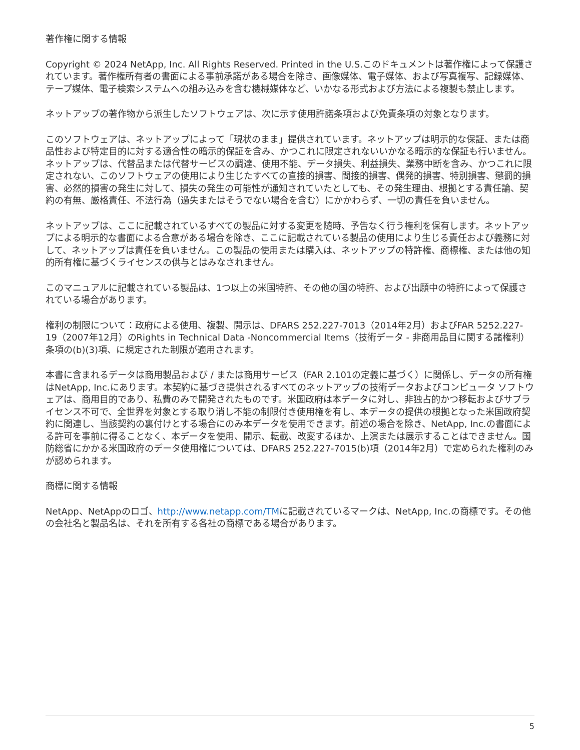著作権に関する情報
Copyright © 2024 NetApp, Inc. All Rights Reserved. Printed in the U.S.このドキュメントは著作権によって保護されています。著作権所有者の書面による事前承諾がある場合を除き、画像媒体、電子媒体、および写真複写、記録媒体、テープ媒体、電子検索システムへの組み込みを含む機械媒体など、いかなる形式および方法による複製も禁止します。
ネットアップの著作物から派生したソフトウェアは、次に示す使用許諾条項および免責条項の対象となります。
このソフトウェアは、ネットアップによって「現状のまま」提供されています。ネットアップは明示的な保証、または商品性および特定目的に対する適合性の暗示的保証を含み、かつこれに限定されないいかなる暗示的な保証も行いません。ネットアップは、代替品または代替サービスの調達、使用不能、データ損失、利益損失、業務中断を含み、かつこれに限定されない、このソフトウェアの使用により生じたすべての直接的損害、間接的損害、偶発的損害、特別損害、懲罰的損害、必然的損害の発生に対して、損失の発生の可能性が通知されていたとしても、その発生理由、根拠とする責任論、契約の有無、厳格責任、不法行為（過失またはそうでない場合を含む）にかかわらず、一切の責任を負いません。
ネットアップは、ここに記載されているすべての製品に対する変更を随時、予告なく行う権利を保有します。ネットアップによる明示的な書面による合意がある場合を除き、ここに記載されている製品の使用により生じる責任および義務に対して、ネットアップは責任を負いません。この製品の使用または購入は、ネットアップの特許権、商標権、または他の知的所有権に基づくライセンスの供与とはみなされません。
このマニュアルに記載されている製品は、1つ以上の米国特許、その他の国の特許、および出願中の特許によって保護されている場合があります。
権利の制限について：政府による使用、複製、開示は、DFARS 252.227-7013（2014年2月）およびFAR 5252.227-19（2007年12月）のRights in Technical Data -Noncommercial Items（技術データ - 非商用品目に関する諸権利）条項の(b)(3)項、に規定された制限が適用されます。
本書に含まれるデータは商用製品および / または商用サービス（FAR 2.101の定義に基づく）に関係し、データの所有権はNetApp, Inc.にあります。本契約に基づき提供されるすべてのネットアップの技術データおよびコンピュータ ソフトウェアは、商用目的であり、私費のみで開発されたものです。米国政府は本データに対し、非独占的かつ移転およびサブライセンス不可で、全世界を対象とする取り消し不能の制限付き使用権を有し、本データの提供の根拠となった米国政府契約に関連し、当該契約の裏付けとする場合にのみ本データを使用できます。前述の場合を除き、NetApp, Inc.の書面による許可を事前に得ることなく、本データを使用、開示、転載、改変するほか、上演または展示することはできません。国防総省にかかる米国政府のデータ使用権については、DFARS 252.227-7015(b)項（2014年2月）で定められた権利のみが認められます。
商標に関する情報
NetApp、NetAppのロゴ、http://www.netapp.com/TMに記載されているマークは、NetApp, Inc.の商標です。その他の会社名と製品名は、それを所有する各社の商標である場合があります。
5